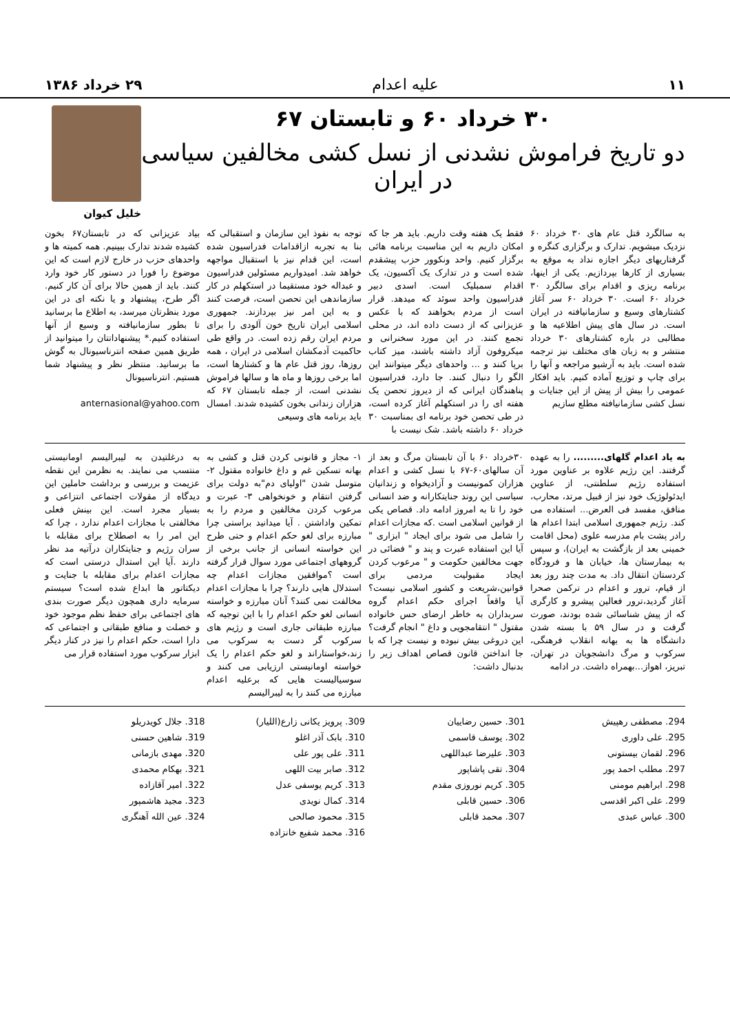۱۱ علیه اعدام ۲۹ خرداد ۱۳۸۶
۳۰ خرداد ۶۰ و تابستان ۶۷
دو تاریخ فراموش نشدنی از نسل کشی مخالفین سیاسی در ایران
خلیل کیوان
به سالگرد قتل عام های ۳۰ خرداد ۶۰ نزدیک میشویم. تدارک و برگزاری کنگره و گرفتاریهای دیگر اجازه نداد به موقع به بسیاری از کارها بپردازیم. یکی از اینها، برنامه ریزی و اقدام برای سالگرد ۳۰ خرداد ۶۰ است. ۳۰ خرداد ۶۰ سر آغاز کشتارهای وسیع و سازمانیافته در ایران است. در سال های پیش اطلاعیه ها و مطالبی در باره کشتارهای ۳۰ خرداد منتشر و به زبان های مختلف نیز ترجمه شده است. باید به آرشیو مراجعه و آنها را برای چاپ و توزیع آماده کنیم. باید افکار عمومی را بیش از پیش از این جنایات و نسل کشی سازمانیافته مطلع سازیم
فقط یک هفته وقت داریم. باید هر جا که امکان داریم به این مناسبت برنامه هائی برگزار کنیم. واحد ونکوور حزب پیشقدم شده است و در تدارک یک آکسیون، یک اقدام سمبلیک است. اسدی دبیر فدراسیون واحد سوئد که میدهد. قرار است از مردم بخواهند که با عکس عزیزانی که از دست داده اند، در محلی تجمع کنند. در این مورد سخنرانی و میکروفون آزاد داشته باشند، میز کتاب برپا کنند و ... واحدهای دیگر میتوانند این الگو را دنبال کنند. جا دارد، فدراسیون پناهندگان ایرانی که از دیروز تحصن یک هفته ای را در استکهلم آغاز کرده است، در طی تحصن خود برنامه ای بمناسبت ۳۰ خرداد ۶۰ داشته باشد. شک نیست با
توجه به نفوذ این سازمان و استقبالی که بنا به تجربه ازاقدامات فدراسیون شده است، این قدام نیز با استقبال مواجهه خواهد شد. امیدواریم مسئولین فدراسیون و عبداله خود مستقیما در استکهلم در کار سازماندهی این تحصن است، فرصت کنند و به این امر نیز بپردازند. جمهوری اسلامی ایران تاریخ خون آلودی را برای مردم ایران رقم زده است. در واقع طی حاکمیت آدمکشان اسلامی در ایران ، همه روزها، روز قتل عام ها و کشتارها است، اما برخی روزها و ماه ها و سالها فراموش نشدنی است، از جمله تابستان ۶۷ که هزاران زندانی بخون کشیده شدند. امسال باید برنامه های وسیعی
بیاد عزیزانی که در تابستان۶۷ بخون کشیده شدند تدارک ببینیم. همه کمیته ها و واحدهای حزب در خارج لازم است که این موضوع را فورا در دستور کار خود وارد کنند. باید از همین حالا برای آن کار کنیم. اگر طرح، پیشنهاد و یا نکته ای در این مورد بنظرتان میرسد، به اطلاع ما برسانید تا بطور سازمانیافته و وسیع از آنها استفاده کنیم.* پیشنهاداتتان را میتوانید از طریق همین صفحه انترناسیونال به گوش ما برسانید. منتظر نظر و پیشنهاد شما هستیم. انترناسیونال
anternasional@yahoo.com
به یاد اعدام گلهای......... را به عهده گرفتند. این رژیم علاوه بر عناوین مورد استفاده رژیم سلطنتی، از عناوین ایدئولوژیک خود نیز از قبیل مرتد، محارب، منافق، مفسد فی العرض... استفاده می کند. رژیم جمهوری اسلامی ابتدا اعدام ها رادر پشت بام مدرسه علوی (محل اقامت خمینی بعد از بازگشت به ایران)، و سپس به بیمارستان ها، خیابان ها و فرودگاه کردستان انتقال داد. به مدت چند روز بعد از قیام، ترور و اعدام در ترکمن صحرا آغاز گردید،ترور فعالین پیشرو و کارگری که از پیش شناسائی شده بودند، صورت گرفت و در سال ۵۹ با بسته شدن دانشگاه ها به بهانه انقلاب فرهنگی، سرکوب و مرگ دانشجویان در تهران، تبریز، اهواز...بهمراه داشت. در ادامه
۳۰خرداد ۶۰ با آن تابستان مرگ و بعد از آن سالهای۶۰-۶۷ با نسل کشی و اعدام هزاران کمونیست و آزادیخواه و زندانیان سیاسی این روند جنایتکارانه و ضد انسانی خود را تا به امروز ادامه داد. قصاص یکی از قوانین اسلامی است .که مجازات اعدام را شامل می شود برای ایجاد " ابزاری " آیا این استفاده عبرت و پند و " فضائی در جهت مخالفین حکومت و " مرعوب کردن ایجاد مقبولیت مردمی برای قوانین،شریعت و کشور اسلامی نیست؟ آیا واقعاً اجرای حکم اعدام گروه سربداران به خاطر ارضای حس خانواده مقتول " انتقامجویی و داغ " انجام گرفت؟ این دروغی بیش نبوده و نیست چرا که با جا انداختن قانون قصاص اهداف زیر را بدنبال داشت:
۱- مجاز و قانونی کردن قتل و کشی به بهانه تسکین غم و داغ خانواده مقتول ۲- متوسل شدن "اولیای دم"به دولت برای گرفتن انتقام و خونخواهی ۳- عبرت و مرعوب کردن مخالفین و مردم را به تمکین واداشتن . آیا میدانید براستی چرا مبارزه برای لغو حکم اعدام و حتی طرح این خواسته انسانی از جانب برخی از گروههای اجتماعی مورد سوال قرار گرفته است ؟موافقین مجازات اعدام چه استدلال هایی دارند؟ چرا با مجازات اعدام مخالفت نمی کنند؟ آنان مبارزه و خواسته انسانی لغو حکم اعدام را با این توجیه که مبارزه طبقاتی جاری است و رژیم های سرکوب گر دست به سرکوب می زند،خواستاراند و لغو حکم اعدام را یک خواسته اومانیستی ارزیابی می کنند و سوسیالیست هایی که برعلیه اعدام مبارزه می کنند را به لیبرالیسم
به درغلتیدن به لیبرالیسم اومانیستی منتسب می نمایند. به نظرمن این نقطه عزیمت و بررسی و برداشت حاملین این دیدگاه از مقولات اجتماعی انتزاعی و بسیار مجرد است. این بینش فعلی مخالفتی با مجازات اعدام ندارد ، چرا که این امر را به اصطلاح برای مقابله با سران رژیم و جنایتکاران درآتیه مد نظر دارند .آیا این استدال درستی است که مجازات اعدام برای مقابله با جنایت و دیکتاتور ها ابداع شده است؟ سیستم سرمایه داری همچون دیگر صورت بندی های اجتماعی برای حفظ نظم موجود خود و خصلت و منافع طبقاتی و اجتماعی که دارا است، حکم اعدام را نیز در کنار دیگر ابزار سرکوب مورد استفاده قرار می
294. مصطفی رهپیش
295. علی داوری
296. لقمان بیستونی
297. مطلب احمد پور
298. ابراهیم مومنی
299. علی اکبر اقدسی
300. عباس عبدی
301. حسین رضاییان
302. یوسف قاسمی
303. علیرضا عبداللهی
304. تقی پاشاپور
305. کریم نوروزی مقدم
306. حسین قابلی
307. محمد قابلی
309. پرویز یکانی زارع(اللیار)
310. بابک آذر اغلو
311. علی پور علی
312. صابر بیت اللهی
313. کریم یوسفی عدل
314. کمال نویدی
315. محمود صالحی
316. محمد شفیع خانزاده
318. جلال کویدریلو
319. شاهین حسنی
320. مهدی بازمانی
321. بهکام محمدی
322. امیر آقازاده
323. مجید هاشمپور
324. عین الله آهنگری